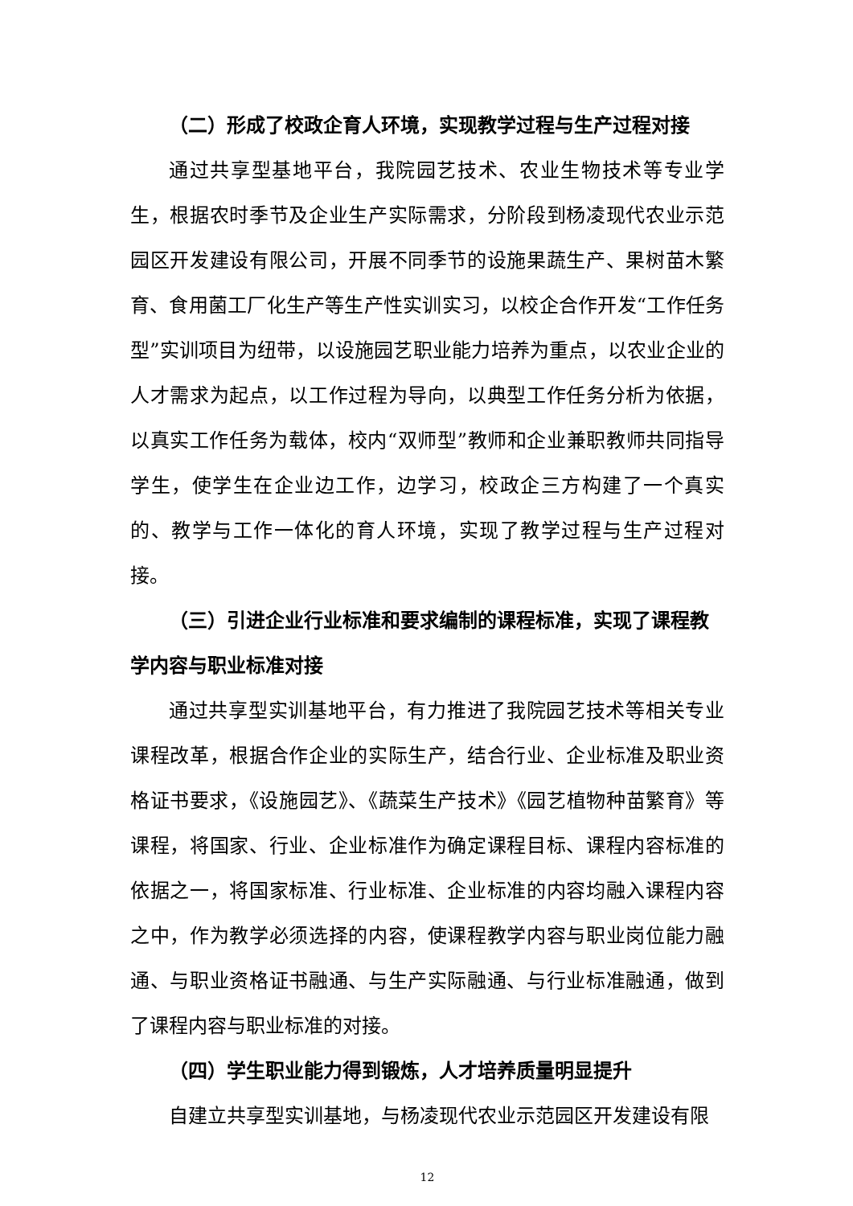（二）形成了校政企育人环境，实现教学过程与生产过程对接
通过共享型基地平台，我院园艺技术、农业生物技术等专业学生，根据农时季节及企业生产实际需求，分阶段到杨凌现代农业示范园区开发建设有限公司，开展不同季节的设施果蔬生产、果树苗木繁育、食用菌工厂化生产等生产性实训实习，以校企合作开发“工作任务型”实训项目为纽带，以设施园艺职业能力培养为重点，以农业企业的人才需求为起点，以工作过程为导向，以典型工作任务分析为依据，以真实工作任务为载体，校内“双师型”教师和企业兼职教师共同指导学生，使学生在企业边工作，边学习，校政企三方构建了一个真实的、教学与工作一体化的育人环境，实现了教学过程与生产过程对接。
（三）引进企业行业标准和要求编制的课程标准，实现了课程教学内容与职业标准对接
通过共享型实训基地平台，有力推进了我院园艺技术等相关专业课程改革，根据合作企业的实际生产，结合行业、企业标准及职业资格证书要求，《设施园艺》、《蔬菜生产技术》《园艺植物种苗繁育》等课程，将国家、行业、企业标准作为确定课程目标、课程内容标准的依据之一，将国家标准、行业标准、企业标准的内容均融入课程内容之中，作为教学必须选择的内容，使课程教学内容与职业岗位能力融通、与职业资格证书融通、与生产实际融通、与行业标准融通，做到了课程内容与职业标准的对接。
（四）学生职业能力得到锻炼，人才培养质量明显提升
自建立共享型实训基地，与杨凌现代农业示范园区开发建设有限
12